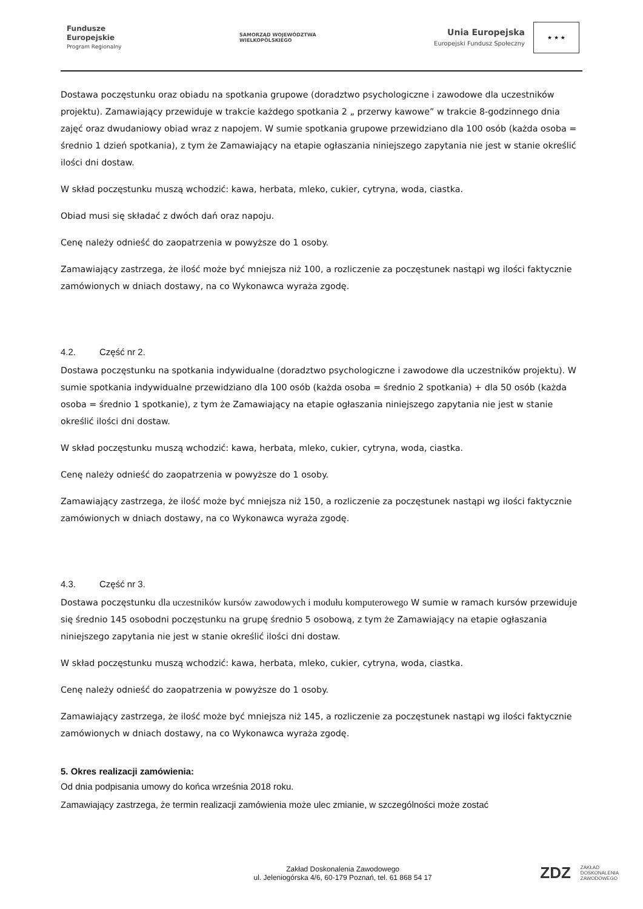Fundusze
Europejskie
Program Regionalny
SAMORZĄD WOJEWÓDZTWA
WIELKOPOLSKIEGO
Unia Europejska
Europejski Fundusz Społeczny
★ ★ ★
Dostawa poczęstunku oraz obiadu na spotkania grupowe (doradztwo psychologiczne i zawodowe dla uczestników projektu). Zamawiający przewiduje w trakcie każdego spotkania 2 „ przerwy kawowe” w trakcie 8-godzinnego dnia zajęć oraz dwudaniowy obiad wraz z napojem. W sumie spotkania grupowe przewidziano dla 100 osób (każda osoba = średnio 1 dzień spotkania), z tym że Zamawiający na etapie ogłaszania niniejszego zapytania nie jest w stanie określić ilości dni dostaw.
W skład poczęstunku muszą wchodzić: kawa, herbata, mleko, cukier, cytryna, woda, ciastka.
Obiad musi się składać z dwóch dań oraz napoju.
Cenę należy odnieść do zaopatrzenia w powyższe do 1 osoby.
Zamawiający zastrzega, że ilość może być mniejsza niż 100, a rozliczenie za poczęstunek nastąpi wg ilości faktycznie zamówionych w dniach dostawy, na co Wykonawca wyraża zgodę.
4.2. Część nr 2.
Dostawa poczęstunku na spotkania indywidualne (doradztwo psychologiczne i zawodowe dla uczestników projektu). W sumie spotkania indywidualne przewidziano dla 100 osób (każda osoba = średnio 2 spotkania) + dla 50 osób (każda osoba = średnio 1 spotkanie), z tym że Zamawiający na etapie ogłaszania niniejszego zapytania nie jest w stanie określić ilości dni dostaw.
W skład poczęstunku muszą wchodzić: kawa, herbata, mleko, cukier, cytryna, woda, ciastka.
Cenę należy odnieść do zaopatrzenia w powyższe do 1 osoby.
Zamawiający zastrzega, że ilość może być mniejsza niż 150, a rozliczenie za poczęstunek nastąpi wg ilości faktycznie zamówionych w dniach dostawy, na co Wykonawca wyraża zgodę.
4.3. Część nr 3.
Dostawa poczęstunku dla uczestników kursów zawodowych i modułu komputerowego W sumie w ramach kursów przewiduje się średnio 145 osobodni poczęstunku na grupę średnio 5 osobową, z tym że Zamawiający na etapie ogłaszania niniejszego zapytania nie jest w stanie określić ilości dni dostaw.
W skład poczęstunku muszą wchodzić: kawa, herbata, mleko, cukier, cytryna, woda, ciastka.
Cenę należy odnieść do zaopatrzenia w powyższe do 1 osoby.
Zamawiający zastrzega, że ilość może być mniejsza niż 145, a rozliczenie za poczęstunek nastąpi wg ilości faktycznie zamówionych w dniach dostawy, na co Wykonawca wyraża zgodę.
5. Okres realizacji zamówienia:
Od dnia podpisania umowy do końca września 2018 roku.
Zamawiający zastrzega, że termin realizacji zamówienia może ulec zmianie, w szczególności może zostać
Zakład Doskonalenia Zawodowego
ul. Jeleniogórska 4/6, 60-179 Poznań, tel. 61 868 54 17
ZDZ ZAKŁAD
DOSKONALENIA
ZAWODOWEGO